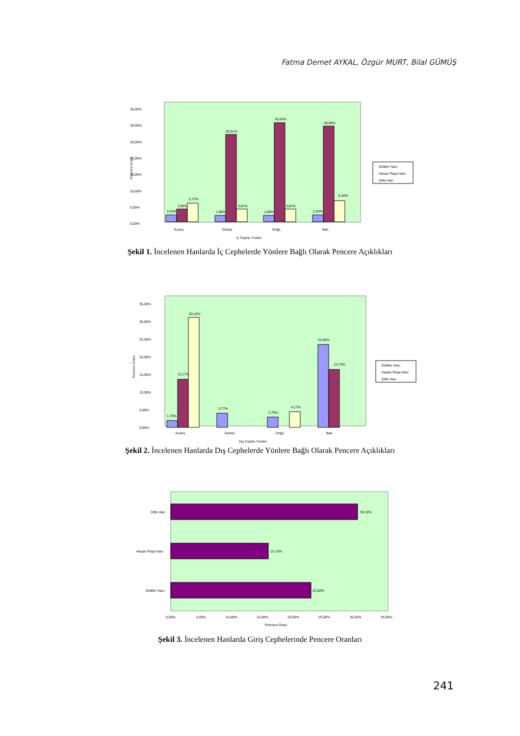Fatma Demet AYKAL, Özgür MURT, Bilal GÜMÜŞ
35,00%
30,00%
25,00%
20,00%
15,00%
10,00%
5,00%
0,00%
Pencere Oranı
2,03%
3,90%
5,72%
1,88%
26,51%
3,81%
1,88%
30,03%
3,81%
2,03%
28,99%
6,36%
Kuzey
Güney
Doğu
Batı
İç Cephe Yönleri
Deliller Hanı
Hasan Paşa Hanı
Çifte Han
Şekil 1. İncelenen Hanlarda İç Cephelerde Yönlere Bağlı Olarak Pencere Açıklıkları
35,00%
30,00%
25,00%
20,00%
15,00%
10,00%
5,00%
0,00%
Pencere Oranı
1,76%
13,17%
30,10%
3,77%
2,75%
4,17%
22,60%
15,73%
Kuzey
Güney
Doğu
Batı
Dış Cephe Yönleri
Deliller Hanı
Hasan Paşa Hanı
Çifte Han
Şekil 2. İncelenen Hanlarda Dış Cephelerde Yönlere Bağlı Olarak Pencere Açıklıkları
Çifte Han
30,10%
Hasan Paşa Hanı
15,73%
Deliller Hanı
22,60%
0,00%
5,00%
10,00%
15,00%
20,00%
25,00%
30,00%
35,00%
Pencere Oranı
Şekil 3. İncelenen Hanlarda Giriş Cephelerinde Pencere Oranları
241